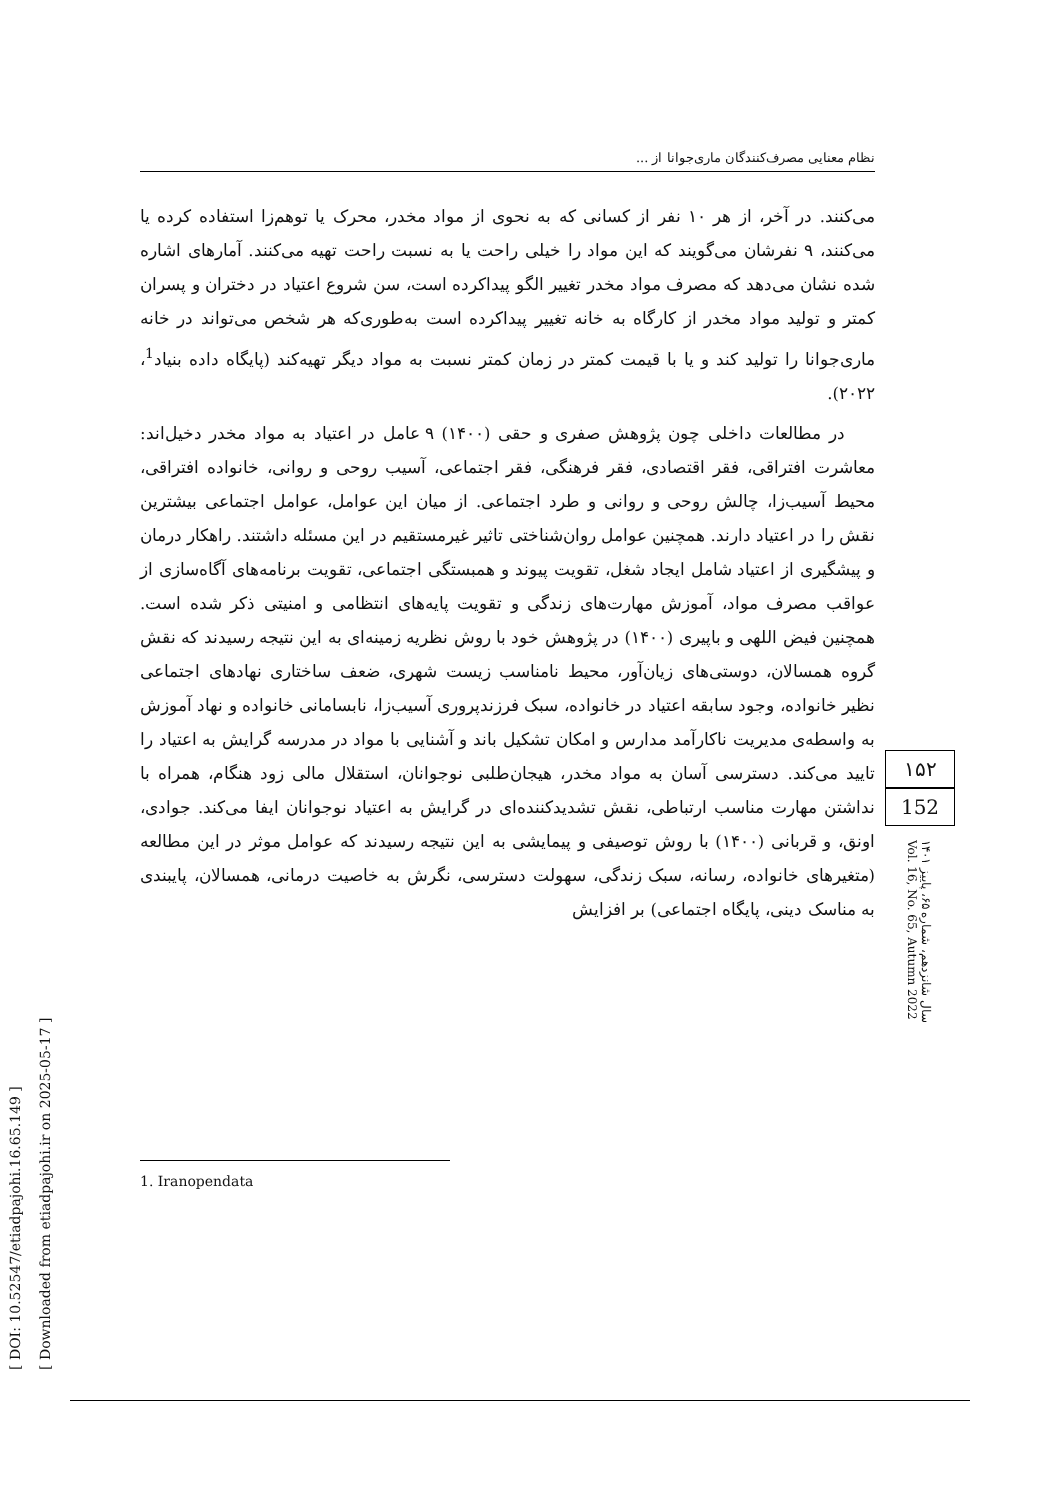[ DOI: 10.52547/etiadpajohi.16.65.149 ]
[ Downloaded from etiadpajohi.ir on 2025-05-17 ]
نظام معنایی مصرف‌کنندگان ماری‌جوانا از ...
می‌کنند. در آخر، از هر ۱۰ نفر از کسانی که به نحوی از مواد مخدر، محرک یا توهم‌زا استفاده کرده یا می‌کنند، ۹ نفرشان می‌گویند که این مواد را خیلی راحت یا به نسبت راحت تهیه می‌کنند. آمارهای اشاره شده نشان می‌دهد که مصرف مواد مخدر تغییر الگو پیداکرده است، سن شروع اعتیاد در دختران و پسران کمتر و تولید مواد مخدر از کارگاه به خانه تغییر پیداکرده است به‌طوری‌که هر شخص می‌تواند در خانه ماری‌جوانا را تولید کند و یا با قیمت کمتر در زمان کمتر نسبت به مواد دیگر تهیه‌کند (پایگاه داده بنیاد<sup>1</sup>، ۲۰۲۲).
در مطالعات داخلی چون پژوهش صفری و حقی (۱۴۰۰) ۹ عامل در اعتیاد به مواد مخدر دخیل‌اند: معاشرت افتراقی، فقر اقتصادی، فقر فرهنگی، فقر اجتماعی، آسیب روحی و روانی، خانواده افتراقی، محیط آسیب‌زا، چالش روحی و روانی و طرد اجتماعی. از میان این عوامل، عوامل اجتماعی بیشترین نقش را در اعتیاد دارند. همچنین عوامل روان‌شناختی تاثیر غیرمستقیم در این مسئله داشتند. راهکار درمان و پیشگیری از اعتیاد شامل ایجاد شغل، تقویت پیوند و همبستگی اجتماعی، تقویت برنامه‌های آگاه‌سازی از عواقب مصرف مواد، آموزش مهارت‌های زندگی و تقویت پایه‌های انتظامی و امنیتی ذکر شده است. همچنین فیض اللهی و باپیری (۱۴۰۰) در پژوهش خود با روش نظریه زمینه‌ای به این نتیجه رسیدند که نقش گروه همسالان، دوستی‌های زیان‌آور، محیط نامناسب زیست شهری، ضعف ساختاری نهادهای اجتماعی نظیر خانواده، وجود سابقه اعتیاد در خانواده، سبک فرزندپروری آسیب‌زا، نابسامانی خانواده و نهاد آموزش به واسطه‌ی مدیریت ناکارآمد مدارس و امکان تشکیل باند و آشنایی با مواد در مدرسه گرایش به اعتیاد را تایید می‌کند. دسترسی آسان به مواد مخدر، هیجان‌طلبی نوجوانان، استقلال مالی زود هنگام، همراه با نداشتن مهارت مناسب ارتباطی، نقش تشدیدکننده‌ای در گرایش به اعتیاد نوجوانان ایفا می‌کند. جوادی، اونق، و قربانی (۱۴۰۰) با روش توصیفی و پیمایشی به این نتیجه رسیدند که عوامل موثر در این مطالعه (متغیرهای خانواده، رسانه، سبک زندگی، سهولت دسترسی، نگرش به خاصیت درمانی، همسالان، پایبندی به مناسک دینی، پایگاه اجتماعی) بر افزایش
۱۵۲
152
سال شانزدهم، شماره ۶۵، پاییز ۱۴۰۱
Vol. 16, No. 65, Autumn 2022
1. Iranopendata